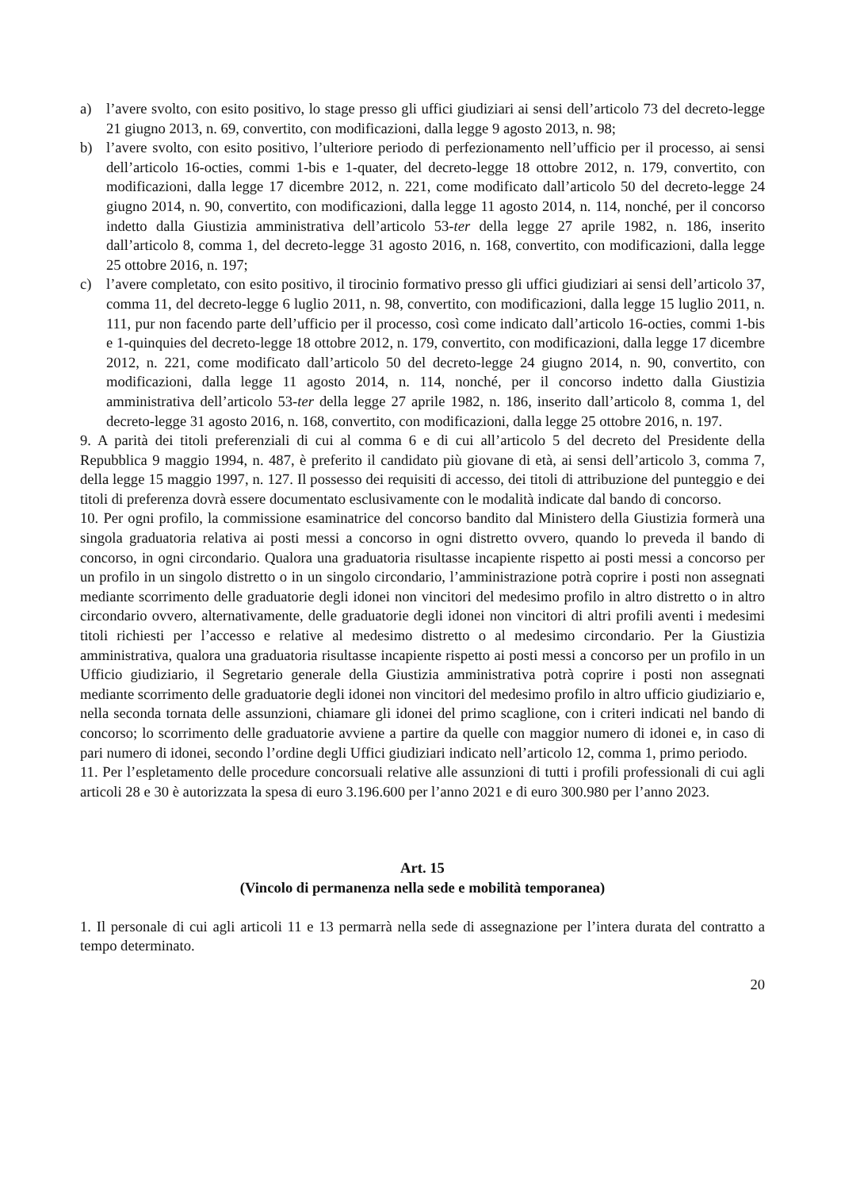a) l’avere svolto, con esito positivo, lo stage presso gli uffici giudiziari ai sensi dell’articolo 73 del decreto-legge 21 giugno 2013, n. 69, convertito, con modificazioni, dalla legge 9 agosto 2013, n. 98;
b) l’avere svolto, con esito positivo, l’ulteriore periodo di perfezionamento nell’ufficio per il processo, ai sensi dell’articolo 16-octies, commi 1-bis e 1-quater, del decreto-legge 18 ottobre 2012, n. 179, convertito, con modificazioni, dalla legge 17 dicembre 2012, n. 221, come modificato dall’articolo 50 del decreto-legge 24 giugno 2014, n. 90, convertito, con modificazioni, dalla legge 11 agosto 2014, n. 114, nonché, per il concorso indetto dalla Giustizia amministrativa dell’articolo 53-ter della legge 27 aprile 1982, n. 186, inserito dall’articolo 8, comma 1, del decreto-legge 31 agosto 2016, n. 168, convertito, con modificazioni, dalla legge 25 ottobre 2016, n. 197;
c) l’avere completato, con esito positivo, il tirocinio formativo presso gli uffici giudiziari ai sensi dell’articolo 37, comma 11, del decreto-legge 6 luglio 2011, n. 98, convertito, con modificazioni, dalla legge 15 luglio 2011, n. 111, pur non facendo parte dell’ufficio per il processo, così come indicato dall’articolo 16-octies, commi 1-bis e 1-quinquies del decreto-legge 18 ottobre 2012, n. 179, convertito, con modificazioni, dalla legge 17 dicembre 2012, n. 221, come modificato dall’articolo 50 del decreto-legge 24 giugno 2014, n. 90, convertito, con modificazioni, dalla legge 11 agosto 2014, n. 114, nonché, per il concorso indetto dalla Giustizia amministrativa dell’articolo 53-ter della legge 27 aprile 1982, n. 186, inserito dall’articolo 8, comma 1, del decreto-legge 31 agosto 2016, n. 168, convertito, con modificazioni, dalla legge 25 ottobre 2016, n. 197.
9. A parità dei titoli preferenziali di cui al comma 6 e di cui all’articolo 5 del decreto del Presidente della Repubblica 9 maggio 1994, n. 487, è preferito il candidato più giovane di età, ai sensi dell’articolo 3, comma 7, della legge 15 maggio 1997, n. 127. Il possesso dei requisiti di accesso, dei titoli di attribuzione del punteggio e dei titoli di preferenza dovrà essere documentato esclusivamente con le modalità indicate dal bando di concorso.
10. Per ogni profilo, la commissione esaminatrice del concorso bandito dal Ministero della Giustizia formerà una singola graduatoria relativa ai posti messi a concorso in ogni distretto ovvero, quando lo preveda il bando di concorso, in ogni circondario. Qualora una graduatoria risultasse incapiente rispetto ai posti messi a concorso per un profilo in un singolo distretto o in un singolo circondario, l’amministrazione potrà coprire i posti non assegnati mediante scorrimento delle graduatorie degli idonei non vincitori del medesimo profilo in altro distretto o in altro circondario ovvero, alternativamente, delle graduatorie degli idonei non vincitori di altri profili aventi i medesimi titoli richiesti per l’accesso e relative al medesimo distretto o al medesimo circondario. Per la Giustizia amministrativa, qualora una graduatoria risultasse incapiente rispetto ai posti messi a concorso per un profilo in un Ufficio giudiziario, il Segretario generale della Giustizia amministrativa potrà coprire i posti non assegnati mediante scorrimento delle graduatorie degli idonei non vincitori del medesimo profilo in altro ufficio giudiziario e, nella seconda tornata delle assunzioni, chiamare gli idonei del primo scaglione, con i criteri indicati nel bando di concorso; lo scorrimento delle graduatorie avviene a partire da quelle con maggior numero di idonei e, in caso di pari numero di idonei, secondo l’ordine degli Uffici giudiziari indicato nell’articolo 12, comma 1, primo periodo.
11. Per l’espletamento delle procedure concorsuali relative alle assunzioni di tutti i profili professionali di cui agli articoli 28 e 30 è autorizzata la spesa di euro 3.196.600 per l’anno 2021 e di euro 300.980 per l’anno 2023.
Art. 15
(Vincolo di permanenza nella sede e mobilità temporanea)
1. Il personale di cui agli articoli 11 e 13 permarrà nella sede di assegnazione per l’intera durata del contratto a tempo determinato.
20